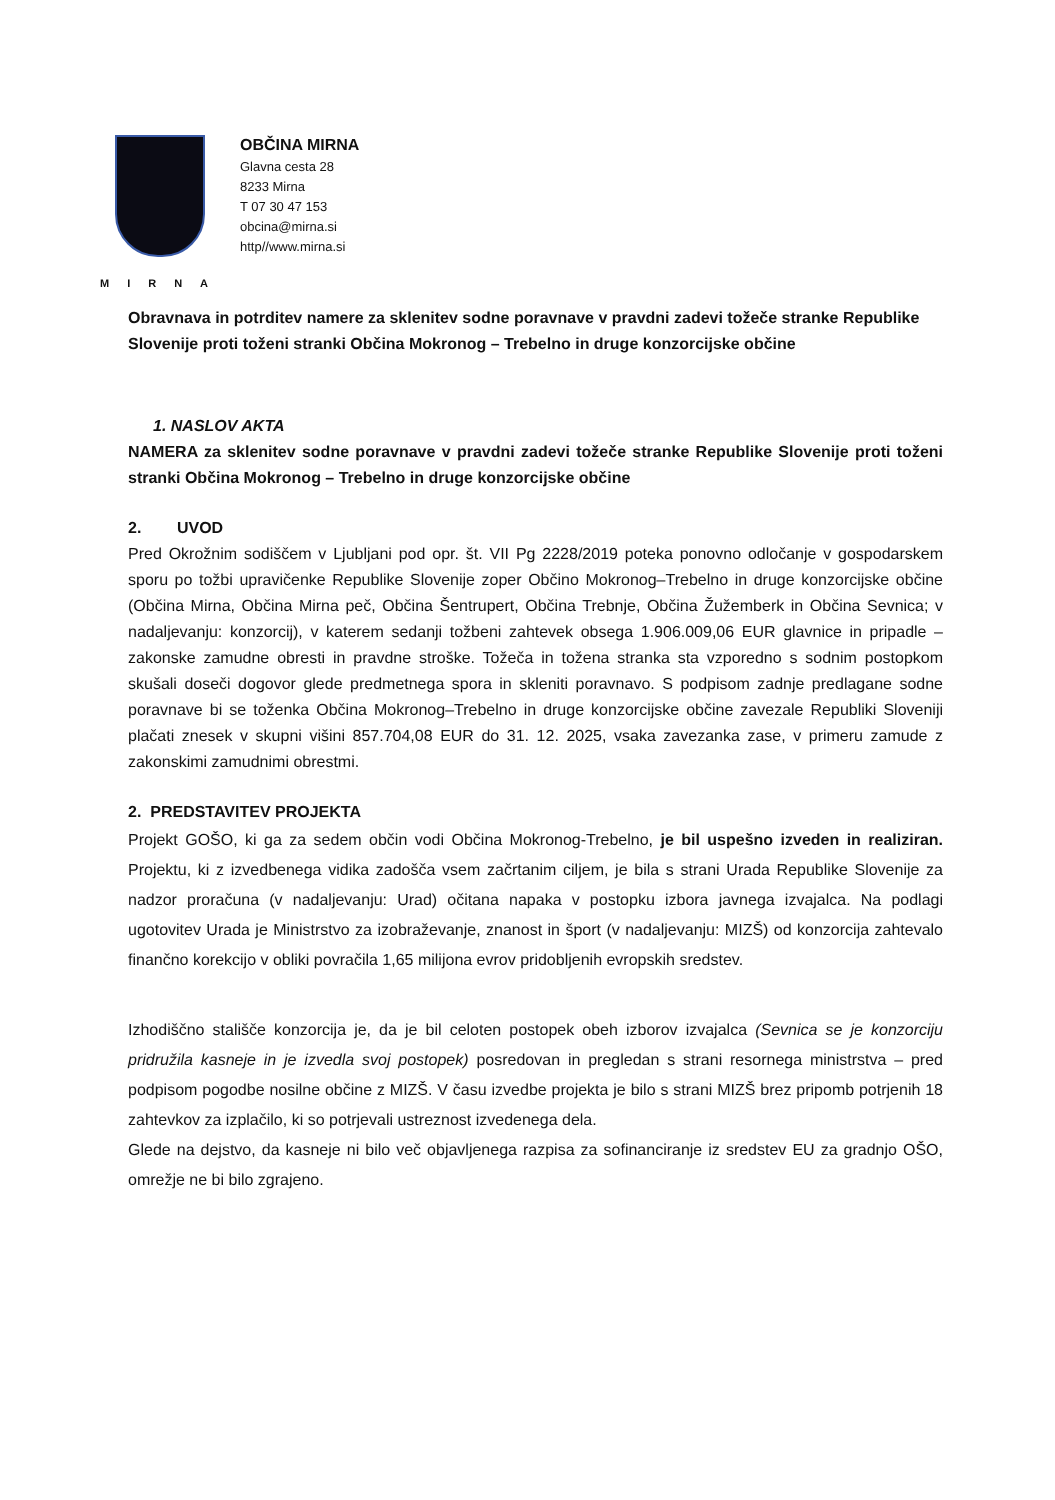MIRNA
OBČINA MIRNA
Glavna cesta 28
8233 Mirna
T 07 30 47 153
obcina@mirna.si
http//www.mirna.si
Obravnava in potrditev namere za sklenitev sodne poravnave v pravdni zadevi tožeče stranke Republike Slovenije proti toženi stranki Občina Mokronog – Trebelno in druge konzorcijske občine
1. NASLOV AKTA
NAMERA za sklenitev sodne poravnave v pravdni zadevi tožeče stranke Republike Slovenije proti toženi stranki Občina Mokronog – Trebelno in druge konzorcijske občine
2. UVOD
Pred Okrožnim sodiščem v Ljubljani pod opr. št. VII Pg 2228/2019 poteka ponovno odločanje v gospodarskem sporu po tožbi upravičenke Republike Slovenije zoper Občino Mokronog–Trebelno in druge konzorcijske občine (Občina Mirna, Občina Mirna peč, Občina Šentrupert, Občina Trebnje, Občina Žužemberk in Občina Sevnica; v nadaljevanju: konzorcij), v katerem sedanji tožbeni zahtevek obsega 1.906.009,06 EUR glavnice in pripadle – zakonske zamudne obresti in pravdne stroške. Tožeča in tožena stranka sta vzporedno s sodnim postopkom skušali doseči dogovor glede predmetnega spora in skleniti poravnavo. S podpisom zadnje predlagane sodne poravnave bi se toženka Občina Mokronog–Trebelno in druge konzorcijske občine zavezale Republiki Sloveniji plačati znesek v skupni višini 857.704,08 EUR do 31. 12. 2025, vsaka zavezanka zase, v primeru zamude z zakonskimi zamudnimi obrestmi.
2. PREDSTAVITEV PROJEKTA
Projekt GOŠO, ki ga za sedem občin vodi Občina Mokronog-Trebelno, je bil uspešno izveden in realiziran. Projektu, ki z izvedbenega vidika zadošča vsem začrtanim ciljem, je bila s strani Urada Republike Slovenije za nadzor proračuna (v nadaljevanju: Urad) očitana napaka v postopku izbora javnega izvajalca. Na podlagi ugotovitev Urada je Ministrstvo za izobraževanje, znanost in šport (v nadaljevanju: MIZŠ) od konzorcija zahtevalo finančno korekcijo v obliki povračila 1,65 milijona evrov pridobljenih evropskih sredstev.
Izhodiščno stališče konzorcija je, da je bil celoten postopek obeh izborov izvajalca (Sevnica se je konzorciju pridružila kasneje in je izvedla svoj postopek) posredovan in pregledan s strani resornega ministrstva – pred podpisom pogodbe nosilne občine z MIZŠ. V času izvedbe projekta je bilo s strani MIZŠ brez pripomb potrjenih 18 zahtevkov za izplačilo, ki so potrjevali ustreznost izvedenega dela.
Glede na dejstvo, da kasneje ni bilo več objavljenega razpisa za sofinanciranje iz sredstev EU za gradnjo OŠO, omrežje ne bi bilo zgrajeno.